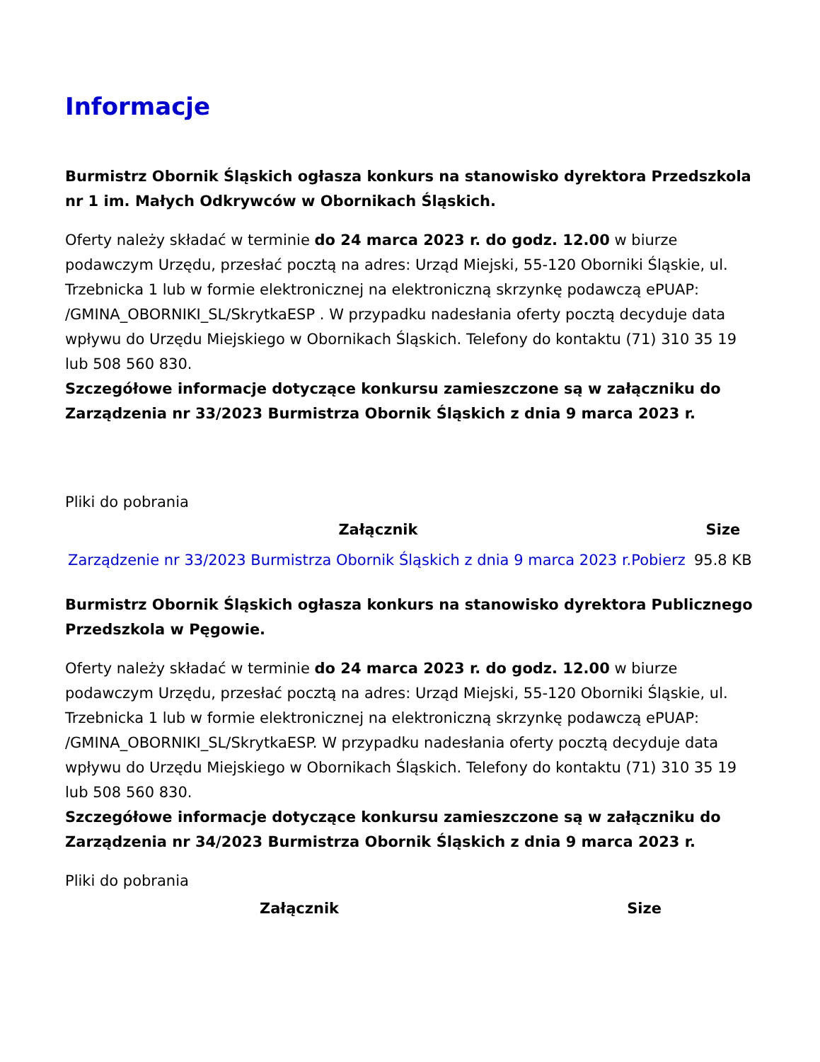Informacje
Burmistrz Obornik Śląskich ogłasza konkurs na stanowisko dyrektora Przedszkola nr 1 im. Małych Odkrywców w Obornikach Śląskich.
Oferty należy składać w terminie do 24 marca 2023 r. do godz. 12.00 w biurze podawczym Urzędu, przesłać pocztą na adres: Urząd Miejski, 55-120 Oborniki Śląskie, ul. Trzebnicka 1 lub w formie elektronicznej na elektroniczną skrzynkę podawczą ePUAP: /GMINA_OBORNIKI_SL/SkrytkaESP . W przypadku nadesłania oferty pocztą decyduje data wpływu do Urzędu Miejskiego w Obornikach Śląskich. Telefony do kontaktu (71) 310 35 19 lub 508 560 830.
Szczegółowe informacje dotyczące konkursu zamieszczone są w załączniku do Zarządzenia nr 33/2023 Burmistrza Obornik Śląskich z dnia 9 marca 2023 r.
Pliki do pobrania
| Załącznik | Size |
| --- | --- |
| Zarządzenie nr 33/2023 Burmistrza Obornik Śląskich z dnia 9 marca 2023 r.Pobierz | 95.8 KB |
Burmistrz Obornik Śląskich ogłasza konkurs na stanowisko dyrektora Publicznego Przedszkola w Pęgowie.
Oferty należy składać w terminie do 24 marca 2023 r. do godz. 12.00 w biurze podawczym Urzędu, przesłać pocztą na adres: Urząd Miejski, 55-120 Oborniki Śląskie, ul. Trzebnicka 1 lub w formie elektronicznej na elektroniczną skrzynkę podawczą ePUAP: /GMINA_OBORNIKI_SL/SkrytkaESP. W przypadku nadesłania oferty pocztą decyduje data wpływu do Urzędu Miejskiego w Obornikach Śląskich. Telefony do kontaktu (71) 310 35 19 lub 508 560 830.
Szczegółowe informacje dotyczące konkursu zamieszczone są w załączniku do Zarządzenia nr 34/2023 Burmistrza Obornik Śląskich z dnia 9 marca 2023 r.
Pliki do pobrania
| Załącznik | Size |
| --- | --- |